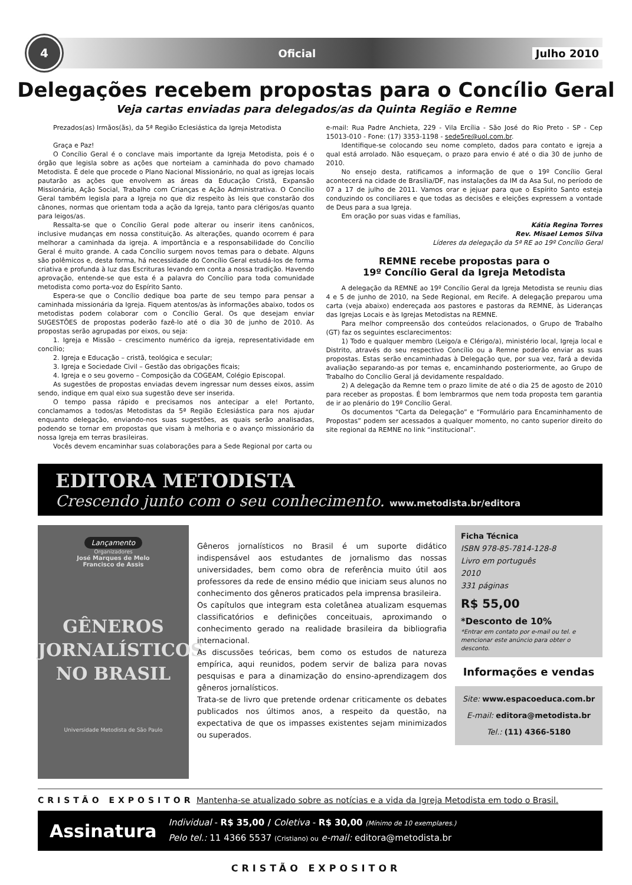4
Oficial Julho 2010
Delegações recebem propostas para o Concílio Geral
Veja cartas enviadas para delegados/as da Quinta Região e Remne
Prezados(as) Irmãos(ãs), da 5ª Região Eclesiástica da Igreja Metodista
Graça e Paz!
O Concílio Geral é o conclave mais importante da Igreja Metodista, pois é o órgão que legisla sobre as ações que norteiam a caminhada do povo chamado Metodista. É dele que procede o Plano Nacional Missionário, no qual as igrejas locais pautarão as ações que envolvem as áreas da Educação Cristã, Expansão Missionária, Ação Social, Trabalho com Crianças e Ação Administrativa. O Concílio Geral também legisla para a Igreja no que diz respeito às leis que constarão dos cânones, normas que orientam toda a ação da Igreja, tanto para clérigos/as quanto para leigos/as.
Ressalta-se que o Concílio Geral pode alterar ou inserir itens canônicos, inclusive mudanças em nossa constituição. As alterações, quando ocorrem é para melhorar a caminhada da igreja. A importância e a responsabilidade do Concílio Geral é muito grande. A cada Concílio surgem novos temas para o debate. Alguns são polêmicos e, desta forma, há necessidade do Concílio Geral estudá-los de forma criativa e profunda à luz das Escrituras levando em conta a nossa tradição. Havendo aprovação, entende-se que esta é a palavra do Concílio para toda comunidade metodista como porta-voz do Espírito Santo.
Espera-se que o Concílio dedique boa parte de seu tempo para pensar a caminhada missionária da Igreja. Fiquem atentos/as às informações abaixo, todos os metodistas podem colaborar com o Concílio Geral. Os que desejam enviar SUGESTÕES de propostas poderão fazê-lo até o dia 30 de junho de 2010. As propostas serão agrupadas por eixos, ou seja:
1. Igreja e Missão – crescimento numérico da igreja, representatividade em concílio;
2. Igreja e Educação – cristã, teológica e secular;
3. Igreja e Sociedade Civil – Gestão das obrigações ficais;
4. Igreja e o seu governo – Composição da COGEAM, Colégio Episcopal.
As sugestões de propostas enviadas devem ingressar num desses eixos, assim sendo, indique em qual eixo sua sugestão deve ser inserida.
O tempo passa rápido e precisamos nos antecipar a ele! Portanto, conclamamos a todos/as Metodistas da 5ª Região Eclesiástica para nos ajudar enquanto delegação, enviando-nos suas sugestões, as quais serão analisadas, podendo se tornar em propostas que visam à melhoria e o avanço missionário da nossa Igreja em terras brasileiras.
Vocês devem encaminhar suas colaborações para a Sede Regional por carta ou
e-mail: Rua Padre Anchieta, 229 - Vila Ercília - São José do Rio Preto - SP - Cep 15013-010 - Fone: (17) 3353-1198 - sede5re@uol.com.br.
Identifique-se colocando seu nome completo, dados para contato e igreja a qual está arrolado. Não esqueçam, o prazo para envio é até o dia 30 de junho de 2010.
No ensejo desta, ratificamos a informação de que o 19º Concílio Geral acontecerá na cidade de Brasília/DF, nas instalações da IM da Asa Sul, no período de 07 a 17 de julho de 2011. Vamos orar e jejuar para que o Espírito Santo esteja conduzindo os conciliares e que todas as decisões e eleições expressem a vontade de Deus para a sua Igreja.
Em oração por suas vidas e famílias,
Kátia Regina Torres
Rev. Misael Lemos Silva
Líderes da delegação da 5ª RE ao 19º Concílio Geral
REMNE recebe propostas para o
19º Concílio Geral da Igreja Metodista
A delegação da REMNE ao 19º Concílio Geral da Igreja Metodista se reuniu dias 4 e 5 de junho de 2010, na Sede Regional, em Recife. A delegação preparou uma carta (veja abaixo) endereçada aos pastores e pastoras da REMNE, às Lideranças das Igrejas Locais e às Igrejas Metodistas na REMNE.
Para melhor compreensão dos conteúdos relacionados, o Grupo de Trabalho (GT) faz os seguintes esclarecimentos:
1) Todo e qualquer membro (Leigo/a e Clérigo/a), ministério local, Igreja local e Distrito, através do seu respectivo Concílio ou a Remne poderão enviar as suas propostas. Estas serão encaminhadas à Delegação que, por sua vez, fará a devida avaliação separando-as por temas e, encaminhando posteriormente, ao Grupo de Trabalho do Concílio Geral já devidamente respaldado.
2) A delegação da Remne tem o prazo limite de até o dia 25 de agosto de 2010 para receber as propostas. É bom lembrarmos que nem toda proposta tem garantia de ir ao plenário do 19º Concílio Geral.
Os documentos “Carta da Delegação” e “Formulário para Encaminhamento de Propostas” podem ser acessados a qualquer momento, no canto superior direito do site regional da REMNE no link “institucional”.
EDITORA METODISTA
Crescendo junto com o seu conhecimento. www.metodista.br/editora
Lançamento
Organizadores
José Marques de Melo
Francisco de Assis
GÊNEROS
JORNALÍSTICOS
NO BRASIL
Universidade Metodista de São Paulo
Gêneros jornalísticos no Brasil é um suporte didático indispensável aos estudantes de jornalismo das nossas universidades, bem como obra de referência muito útil aos professores da rede de ensino médio que iniciam seus alunos no conhecimento dos gêneros praticados pela imprensa brasileira.
Os capítulos que integram esta coletânea atualizam esquemas classificatórios e definições conceituais, aproximando o conhecimento gerado na realidade brasileira da bibliografia internacional.
As discussões teóricas, bem como os estudos de natureza empírica, aqui reunidos, podem servir de baliza para novas pesquisas e para a dinamização do ensino-aprendizagem dos gêneros jornalísticos.
Trata-se de livro que pretende ordenar criticamente os debates publicados nos últimos anos, a respeito da questão, na expectativa de que os impasses existentes sejam minimizados ou superados.
Ficha Técnica
ISBN 978-85-7814-128-8
Livro em português
2010
331 páginas
R$ 55,00
*Desconto de 10%
*Entrar em contato por e-mail ou tel. e mencionar este anúncio para obter o desconto.
Informações e vendas
Site: www.espacoeduca.com.br
E-mail: editora@metodista.br
Tel.: (11) 4366-5180
CRISTÃO EXPOSITOR Mantenha-se atualizado sobre as notícias e a vida da Igreja Metodista em todo o Brasil.
Assinatura
Individual - R$ 35,00 / Coletiva - R$ 30,00 (Mínimo de 10 exemplares.)
Pelo tel.: 11 4366 5537 (Cristiano) ou e-mail: editora@metodista.br
CRISTÃO EXPOSITOR